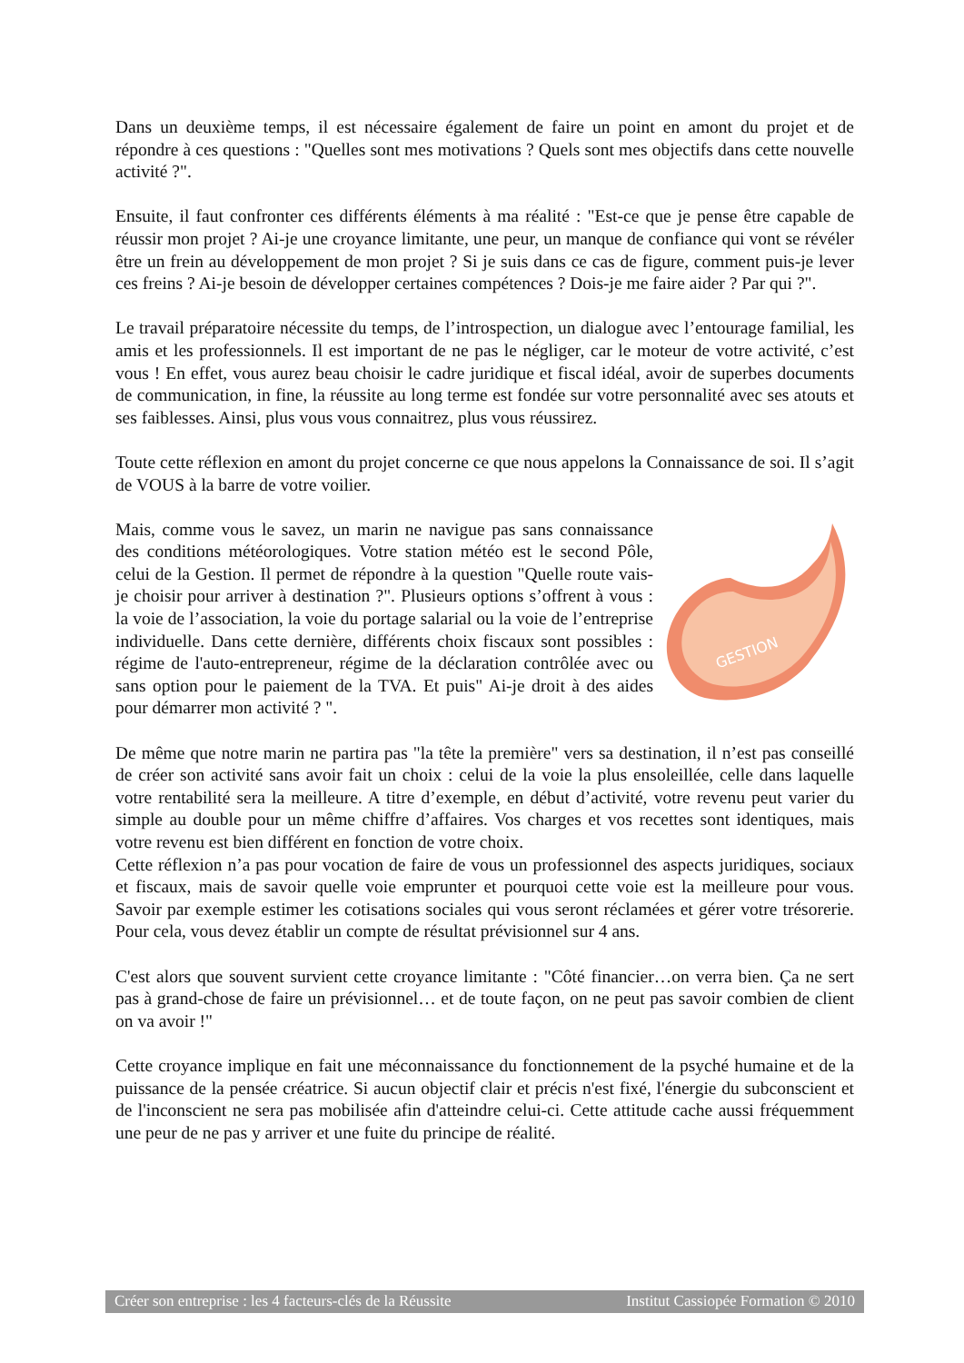Dans un deuxième temps, il est nécessaire également de faire un point en amont du projet et de répondre à ces questions : "Quelles sont mes motivations ? Quels sont mes objectifs dans cette nouvelle activité ?".
Ensuite, il faut confronter ces différents éléments à ma réalité : "Est-ce que je pense être capable de réussir mon projet ? Ai-je une croyance limitante, une peur, un manque de confiance qui vont se révéler être un frein au développement de mon projet ? Si je suis dans ce cas de figure, comment puis-je lever ces freins ? Ai-je besoin de développer certaines compétences ? Dois-je me faire aider ? Par qui ?".
Le travail préparatoire nécessite du temps, de l’introspection, un dialogue avec l’entourage familial, les amis et les professionnels. Il est important de ne pas le négliger, car le moteur de votre activité, c’est vous ! En effet, vous aurez beau choisir le cadre juridique et fiscal idéal, avoir de superbes documents de communication, in fine, la réussite au long terme est fondée sur votre personnalité avec ses atouts et ses faiblesses. Ainsi, plus vous vous connaitrez, plus vous réussirez.
Toute cette réflexion en amont du projet concerne ce que nous appelons la Connaissance de soi. Il s’agit de VOUS à la barre de votre voilier.
Mais, comme vous le savez, un marin ne navigue pas sans connaissance des conditions météorologiques. Votre station météo est le second Pôle, celui de la Gestion. Il permet de répondre à la question "Quelle route vais-je choisir pour arriver à destination ?". Plusieurs options s’offrent à vous : la voie de l’association, la voie du portage salarial ou la voie de l’entreprise individuelle. Dans cette dernière, différents choix fiscaux sont possibles : régime de l'auto-entrepreneur, régime de la déclaration contrôlée avec ou sans option pour le paiement de la TVA. Et puis" Ai-je droit à des aides pour démarrer mon activité ? ".
GESTION
De même que notre marin ne partira pas "la tête la première" vers sa destination, il n’est pas conseillé de créer son activité sans avoir fait un choix : celui de la voie la plus ensoleillée, celle dans laquelle votre rentabilité sera la meilleure. A titre d’exemple, en début d’activité, votre revenu peut varier du simple au double pour un même chiffre d’affaires. Vos charges et vos recettes sont identiques, mais votre revenu est bien différent en fonction de votre choix.
Cette réflexion n’a pas pour vocation de faire de vous un professionnel des aspects juridiques, sociaux et fiscaux, mais de savoir quelle voie emprunter et pourquoi cette voie est la meilleure pour vous. Savoir par exemple estimer les cotisations sociales qui vous seront réclamées et gérer votre trésorerie. Pour cela, vous devez établir un compte de résultat prévisionnel sur 4 ans.
C'est alors que souvent survient cette croyance limitante : "Côté financier…on verra bien. Ça ne sert pas à grand-chose de faire un prévisionnel… et de toute façon, on ne peut pas savoir combien de client on va avoir !"
Cette croyance implique en fait une méconnaissance du fonctionnement de la psyché humaine et de la puissance de la pensée créatrice. Si aucun objectif clair et précis n'est fixé, l'énergie du subconscient et de l'inconscient ne sera pas mobilisée afin d'atteindre celui-ci. Cette attitude cache aussi fréquemment une peur de ne pas y arriver et une fuite du principe de réalité.
Créer son entreprise : les 4 facteurs-clés de la Réussite Institut Cassiopée Formation © 2010